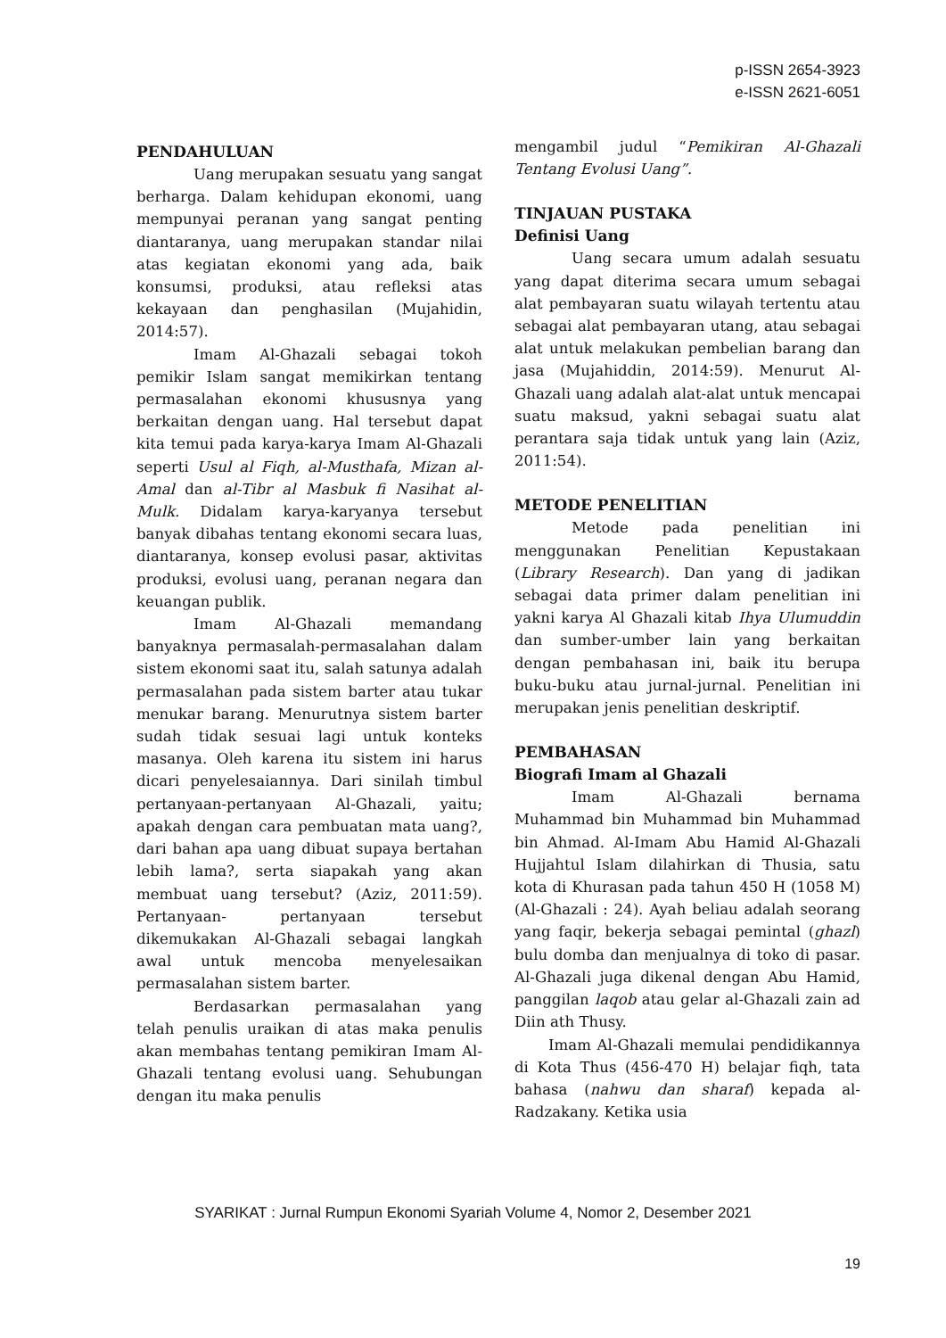p-ISSN 2654-3923
e-ISSN 2621-6051
PENDAHULUAN
Uang merupakan sesuatu yang sangat berharga. Dalam kehidupan ekonomi, uang mempunyai peranan yang sangat penting diantaranya, uang merupakan standar nilai atas kegiatan ekonomi yang ada, baik konsumsi, produksi, atau refleksi atas kekayaan dan penghasilan (Mujahidin, 2014:57).
Imam Al-Ghazali sebagai tokoh pemikir Islam sangat memikirkan tentang permasalahan ekonomi khususnya yang berkaitan dengan uang. Hal tersebut dapat kita temui pada karya-karya Imam Al-Ghazali seperti Usul al Fiqh, al-Musthafa, Mizan al-Amal dan al-Tibr al Masbuk fi Nasihat al-Mulk. Didalam karya-karyanya tersebut banyak dibahas tentang ekonomi secara luas, diantaranya, konsep evolusi pasar, aktivitas produksi, evolusi uang, peranan negara dan keuangan publik.
Imam Al-Ghazali memandang banyaknya permasalah-permasalahan dalam sistem ekonomi saat itu, salah satunya adalah permasalahan pada sistem barter atau tukar menukar barang. Menurutnya sistem barter sudah tidak sesuai lagi untuk konteks masanya. Oleh karena itu sistem ini harus dicari penyelesaiannya. Dari sinilah timbul pertanyaan-pertanyaan Al-Ghazali, yaitu; apakah dengan cara pembuatan mata uang?, dari bahan apa uang dibuat supaya bertahan lebih lama?, serta siapakah yang akan membuat uang tersebut? (Aziz, 2011:59). Pertanyaan- pertanyaan tersebut dikemukakan Al-Ghazali sebagai langkah awal untuk mencoba menyelesaikan permasalahan sistem barter.
Berdasarkan permasalahan yang telah penulis uraikan di atas maka penulis akan membahas tentang pemikiran Imam Al-Ghazali tentang evolusi uang. Sehubungan dengan itu maka penulis
mengambil judul “Pemikiran Al-Ghazali Tentang Evolusi Uang”.
TINJAUAN PUSTAKA
Definisi Uang
Uang secara umum adalah sesuatu yang dapat diterima secara umum sebagai alat pembayaran suatu wilayah tertentu atau sebagai alat pembayaran utang, atau sebagai alat untuk melakukan pembelian barang dan jasa (Mujahiddin, 2014:59). Menurut Al-Ghazali uang adalah alat-alat untuk mencapai suatu maksud, yakni sebagai suatu alat perantara saja tidak untuk yang lain (Aziz, 2011:54).
METODE PENELITIAN
Metode pada penelitian ini menggunakan Penelitian Kepustakaan (Library Research). Dan yang di jadikan sebagai data primer dalam penelitian ini yakni karya Al Ghazali kitab Ihya Ulumuddin dan sumber-umber lain yang berkaitan dengan pembahasan ini, baik itu berupa buku-buku atau jurnal-jurnal. Penelitian ini merupakan jenis penelitian deskriptif.
PEMBAHASAN
Biografi Imam al Ghazali
Imam Al-Ghazali bernama Muhammad bin Muhammad bin Muhammad bin Ahmad. Al-Imam Abu Hamid Al-Ghazali Hujjahtul Islam dilahirkan di Thusia, satu kota di Khurasan pada tahun 450 H (1058 M) (Al-Ghazali : 24). Ayah beliau adalah seorang yang faqir, bekerja sebagai pemintal (ghazl) bulu domba dan menjualnya di toko di pasar. Al-Ghazali juga dikenal dengan Abu Hamid, panggilan laqob atau gelar al-Ghazali zain ad Diin ath Thusy.
Imam Al-Ghazali memulai pendidikannya di Kota Thus (456-470 H) belajar fiqh, tata bahasa (nahwu dan sharaf) kepada al-Radzakany. Ketika usia
SYARIKAT : Jurnal Rumpun Ekonomi Syariah Volume 4, Nomor 2, Desember 2021
19